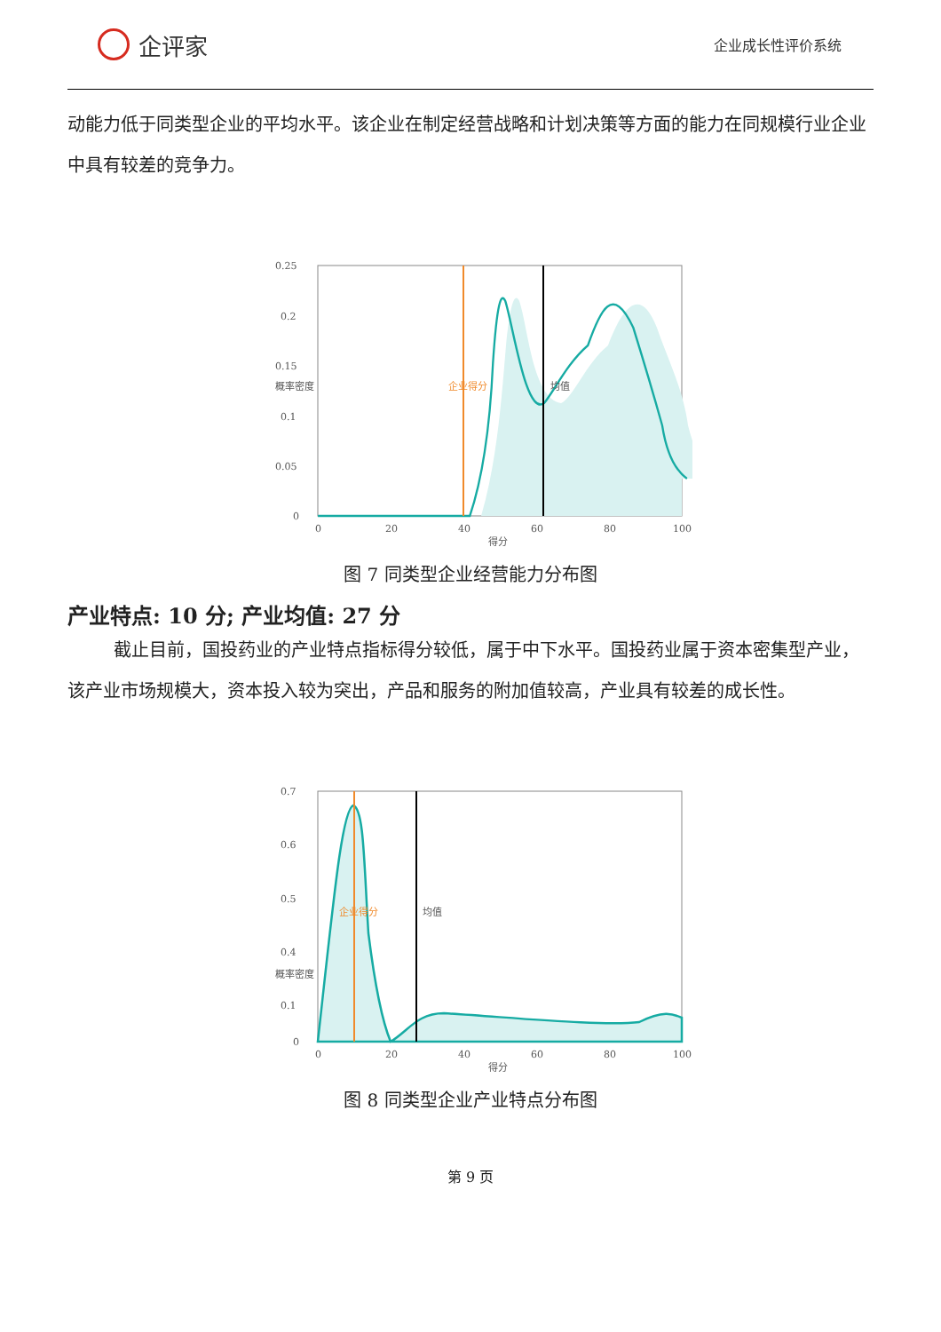企评家
企业成长性评价系统
动能力低于同类型企业的平均水平。该企业在制定经营战略和计划决策等方面的能力在同规模行业企业中具有较差的竞争力。
0.25
0.2
0.15
0.1
0.05
0
0
20
40
60
80
100
得分
概率密度
企业得分
均值
图 7 同类型企业经营能力分布图
产业特点: 10 分; 产业均值: 27 分
截止目前，国投药业的产业特点指标得分较低，属于中下水平。国投药业属于资本密集型产业，该产业市场规模大，资本投入较为突出，产品和服务的附加值较高，产业具有较差的成长性。
0.7
0.6
0.5
0.4
0.1
0
0
20
40
60
80
100
得分
概率密度
企业得分
均值
图 8 同类型企业产业特点分布图
第 9 页